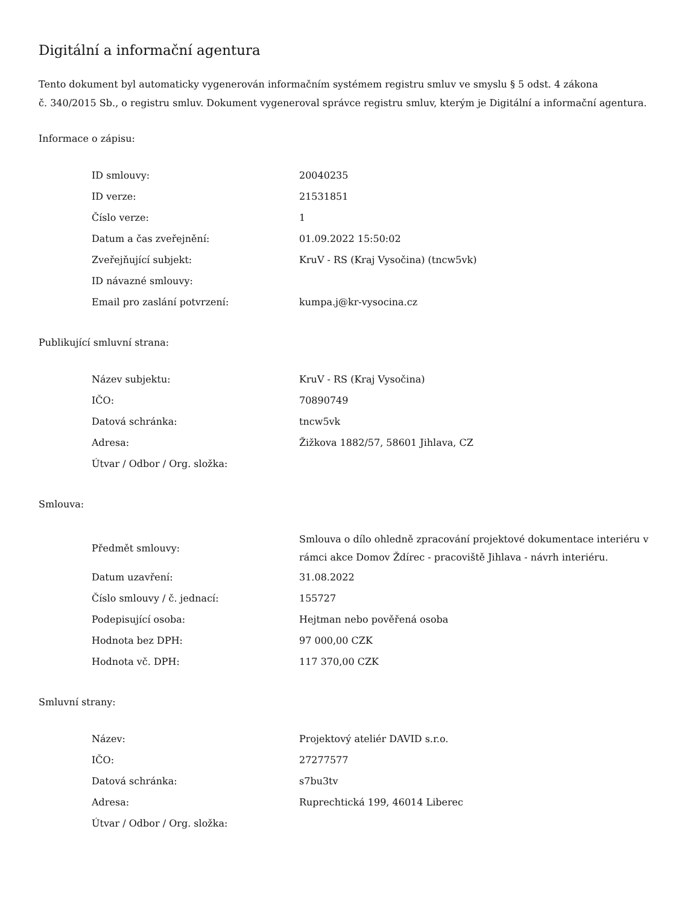Digitální a informační agentura
Tento dokument byl automaticky vygenerován informačním systémem registru smluv ve smyslu § 5 odst. 4 zákona
č. 340/2015 Sb., o registru smluv. Dokument vygeneroval správce registru smluv, kterým je Digitální a informační agentura.
Informace o zápisu:
| ID smlouvy: | 20040235 |
| ID verze: | 21531851 |
| Číslo verze: | 1 |
| Datum a čas zveřejnění: | 01.09.2022 15:50:02 |
| Zveřejňující subjekt: | KruV - RS (Kraj Vysočina) (tncw5vk) |
| ID návazné smlouvy: | |
| Email pro zaslání potvrzení: | kumpa.j@kr-vysocina.cz |
Publikující smluvní strana:
| Název subjektu: | KruV - RS (Kraj Vysočina) |
| IČO: | 70890749 |
| Datová schránka: | tncw5vk |
| Adresa: | Žižkova 1882/57, 58601 Jihlava, CZ |
| Útvar / Odbor / Org. složka: | |
Smlouva:
| Předmět smlouvy: | Smlouva o dílo ohledně zpracování projektové dokumentace interiéru v rámci akce Domov Ždírec - pracoviště Jihlava - návrh interiéru. |
| Datum uzavření: | 31.08.2022 |
| Číslo smlouvy / č. jednací: | 155727 |
| Podepisující osoba: | Hejtman nebo pověřená osoba |
| Hodnota bez DPH: | 97 000,00 CZK |
| Hodnota vč. DPH: | 117 370,00 CZK |
Smluvní strany:
| Název: | Projektový ateliér DAVID s.r.o. |
| IČO: | 27277577 |
| Datová schránka: | s7bu3tv |
| Adresa: | Ruprechtická 199, 46014 Liberec |
| Útvar / Odbor / Org. složka: | |